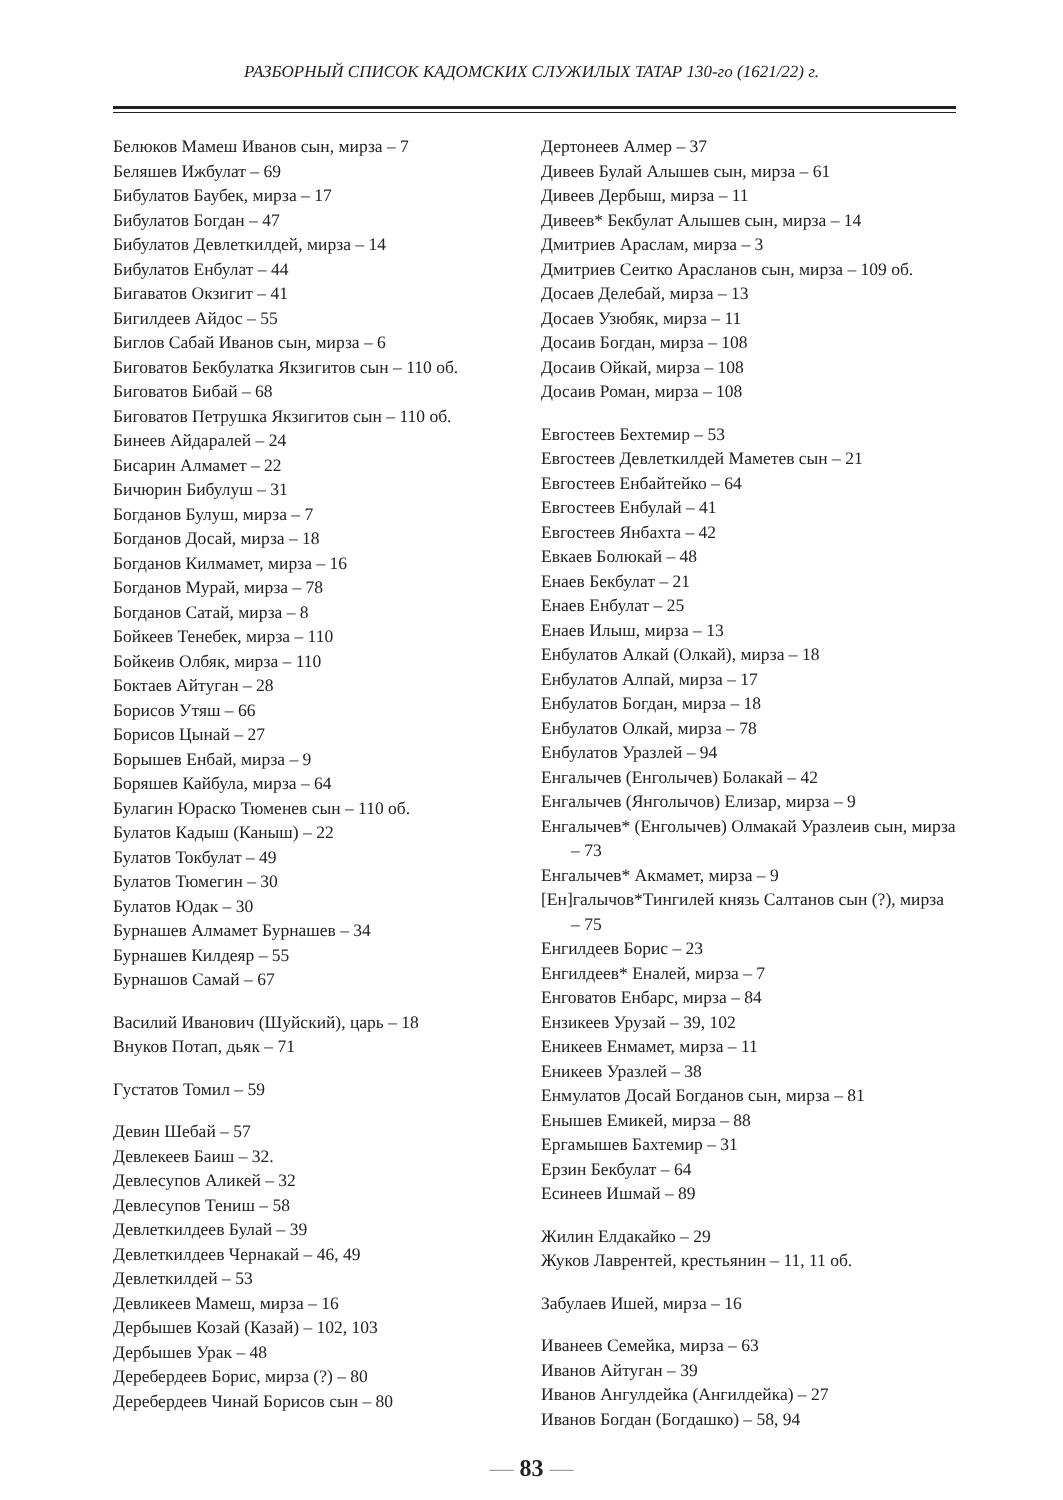РАЗБОРНЫЙ СПИСОК КАДОМСКИХ СЛУЖИЛЫХ ТАТАР 130-го (1621/22) г.
Белюков Мамеш Иванов сын, мирза – 7
Беляшев Ижбулат – 69
Бибулатов Баубек, мирза – 17
Бибулатов Богдан – 47
Бибулатов Девлеткилдей, мирза – 14
Бибулатов Енбулат – 44
Бигаватов Окзигит – 41
Бигилдеев Айдос – 55
Биглов Сабай Иванов сын, мирза – 6
Биговатов Бекбулатка Якзигитов сын – 110 об.
Биговатов Бибай – 68
Биговатов Петрушка Якзигитов сын – 110 об.
Бинеев Айдаралей – 24
Бисарин Алмамет – 22
Бичюрин Бибулуш – 31
Богданов Булуш, мирза – 7
Богданов Досай, мирза – 18
Богданов Килмамет, мирза – 16
Богданов Мурай, мирза – 78
Богданов Сатай, мирза – 8
Бойкеев Тенебек, мирза – 110
Бойкеив Олбяк, мирза – 110
Боктаев Айтуган – 28
Борисов Утяш – 66
Борисов Цынай – 27
Борышев Енбай, мирза – 9
Боряшев Кайбула, мирза – 64
Булагин Юраско Тюменев сын – 110 об.
Булатов Кадыш (Каныш) – 22
Булатов Токбулат – 49
Булатов Тюмегин – 30
Булатов Юдак – 30
Бурнашев Алмамет Бурнашев – 34
Бурнашев Килдеяр – 55
Бурнашов Самай – 67
Василий Иванович (Шуйский), царь – 18
Внуков Потап, дьяк – 71
Густатов Томил – 59
Девин Шебай – 57
Девлекеев Баиш – 32.
Девлесупов Аликей – 32
Девлесупов Тениш – 58
Девлеткилдеев Булай – 39
Девлеткилдеев Чернакай – 46, 49
Девлеткилдей – 53
Девликеев Мамеш, мирза – 16
Дербышев Козай (Казай) – 102, 103
Дербышев Урак – 48
Деребердеев Борис, мирза (?) – 80
Деребердеев Чинай Борисов сын – 80
Дертонеев Алмер – 37
Дивеев Булай Алышев сын, мирза – 61
Дивеев Дербыш, мирза – 11
Дивеев* Бекбулат Алышев сын, мирза – 14
Дмитриев Араслам, мирза – 3
Дмитриев Сеитко Арасланов сын, мирза – 109 об.
Досаев Делебай, мирза – 13
Досаев Узюбяк, мирза – 11
Досаив Богдан, мирза – 108
Досаив Ойкай, мирза – 108
Досаив Роман, мирза – 108
Евгостеев Бехтемир – 53
Евгостеев Девлеткилдей Маметев сын – 21
Евгостеев Енбайтейко – 64
Евгостеев Енбулай – 41
Евгостеев Янбахта – 42
Евкаев Болюкай – 48
Енаев Бекбулат – 21
Енаев Енбулат – 25
Енаев Илыш, мирза – 13
Енбулатов Алкай (Олкай), мирза – 18
Енбулатов Алпай, мирза – 17
Енбулатов Богдан, мирза – 18
Енбулатов Олкай, мирза – 78
Енбулатов Уразлей – 94
Енгалычев (Енголычев) Болакай – 42
Енгалычев (Янголычов) Елизар, мирза – 9
Енгалычев* (Енголычев) Олмакай Уразлеив сын, мирза – 73
Енгалычев* Акмамет, мирза – 9
[Ен]галычов*Тингилей князь Салтанов сын (?), мирза – 75
Енгилдеев Борис – 23
Енгилдеев* Еналей, мирза – 7
Енговатов Енбарс, мирза – 84
Ензикеев Урузай – 39, 102
Еникеев Енмамет, мирза – 11
Еникеев Уразлей – 38
Енмулатов Досай Богданов сын, мирза – 81
Енышев Емикей, мирза – 88
Ергамышев Бахтемир – 31
Ерзин Бекбулат – 64
Есинеев Ишмай – 89
Жилин Елдакайко – 29
Жуков Лаврентей, крестьянин – 11, 11 об.
Забулаев Ишей, мирза – 16
Иванеев Семейка, мирза – 63
Иванов Айтуган – 39
Иванов Ангулдейка (Ангилдейка) – 27
Иванов Богдан (Богдашко) – 58, 94
— 83 —